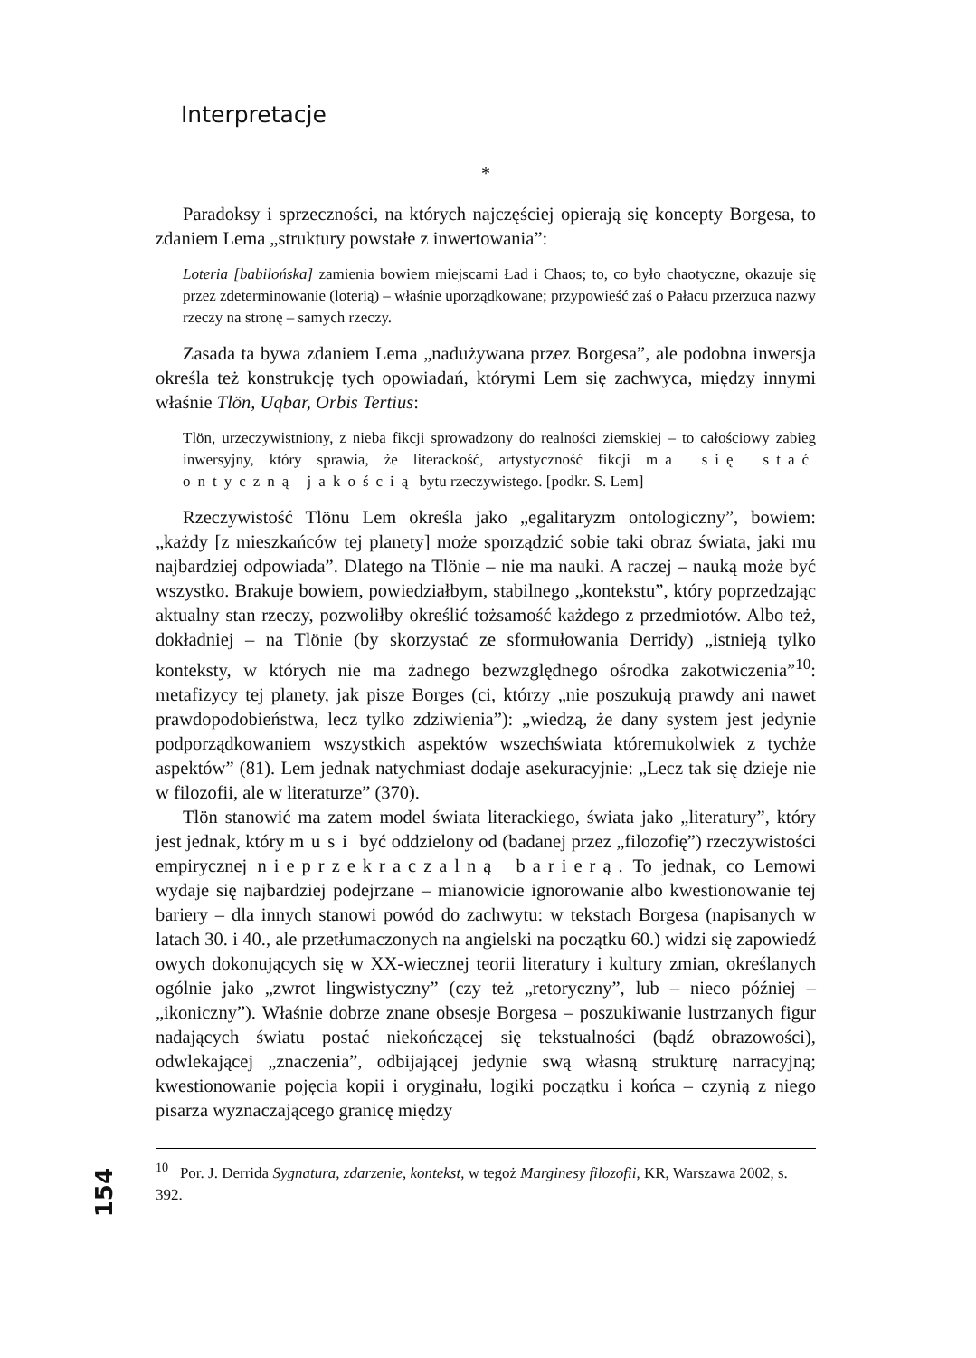Interpretacje
*
Paradoksy i sprzeczności, na których najczęściej opierają się koncepty Borgesa, to zdaniem Lema „struktury powstałe z inwertowania”:
Loteria [babilońska] zamienia bowiem miejscami Ład i Chaos; to, co było chaotyczne, okazuje się przez zdeterminowanie (loterią) – właśnie uporządkowane; przypowieść zaś o Pałacu przerzuca nazwy rzeczy na stronę – samych rzeczy.
Zasada ta bywa zdaniem Lema „nadużywana przez Borgesa”, ale podobna inwersja określa też konstrukcję tych opowiadań, którymi Lem się zachwyca, między innymi właśnie Tlön, Uqbar, Orbis Tertius:
Tlön, urzeczywistniony, z nieba fikcji sprowadzony do realności ziemskiej – to całościowy zabieg inwersyjny, który sprawia, że literackość, artystyczność fikcji ma się stać ontyczną jakością bytu rzeczywistego. [podkr. S. Lem]
Rzeczywistość Tlönu Lem określa jako „egalitaryzm ontologiczny”, bowiem: „każdy [z mieszkańców tej planety] może sporządzić sobie taki obraz świata, jaki mu najbardziej odpowiada”. Dlatego na Tlönie – nie ma nauki. A raczej – nauką może być wszystko. Brakuje bowiem, powiedziałbym, stabilnego „kontekstu”, który poprzedzając aktualny stan rzeczy, pozwoliłby określić tożsamość każdego z przedmiotów. Albo też, dokładniej – na Tlönie (by skorzystać ze sformułowania Derridy) „istnieją tylko konteksty, w których nie ma żadnego bezwzględnego ośrodka zakotwiczenia”<sup>10</sup>: metafizycy tej planety, jak pisze Borges (ci, którzy „nie poszukują prawdy ani nawet prawdopodobieństwa, lecz tylko zdziwienia”): „wiedzą, że dany system jest jedynie podporządkowaniem wszystkich aspektów wszechświata któremukolwiek z tychże aspektów” (81). Lem jednak natychmiast dodaje asekuracyjnie: „Lecz tak się dzieje nie w filozofii, ale w literaturze” (370).
Tlön stanowić ma zatem model świata literackiego, świata jako „literatury”, który jest jednak, który musi być oddzielony od (badanej przez „filozofię”) rzeczywistości empirycznej nieprzekraczalną barierą. To jednak, co Lemowi wydaje się najbardziej podejrzane – mianowicie ignorowanie albo kwestionowanie tej bariery – dla innych stanowi powód do zachwytu: w tekstach Borgesa (napisanych w latach 30. i 40., ale przetłumaczonych na angielski na początku 60.) widzi się zapowiedź owych dokonujących się w XX-wiecznej teorii literatury i kultury zmian, określanych ogólnie jako „zwrot lingwistyczny” (czy też „retoryczny”, lub – nieco później – „ikoniczny”). Właśnie dobrze znane obsesje Borgesa – poszukiwanie lustrzanych figur nadających światu postać niekończącej się tekstualności (bądź obrazowości), odwlekającej „znaczenia”, odbijającej jedynie swą własną strukturę narracyjną; kwestionowanie pojęcia kopii i oryginału, logiki początku i końca – czynią z niego pisarza wyznaczającego granicę między
154
<sup>10</sup> Por. J. Derrida Sygnatura, zdarzenie, kontekst, w tegoż Marginesy filozofii, KR, Warszawa 2002, s. 392.